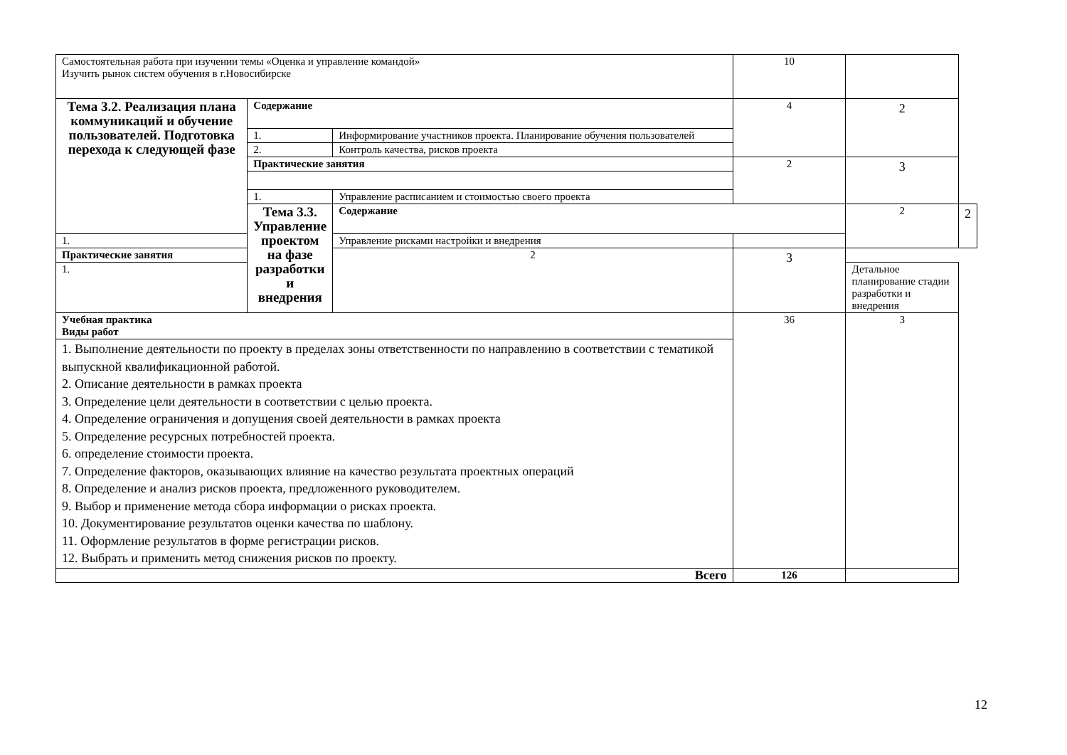| Самостоятельная работа при изучении темы «Оценка и управление командой» Изучить рынок систем обучения в г.Новосибирске | | | 10 | | |
| Тема 3.2. Реализация плана коммуникаций и обучение пользователей. Подготовка перехода к следующей фазе | Содержание | | 4 | 2 | |
| | 1. | Информирование участников проекта. Планирование обучения пользователей | | | |
| | 2. | Контроль качества, рисков проекта | | | |
| | Практические занятия | | 2 | 3 | |
| | 1. | Управление расписанием и стоимостью своего проекта | | | |
| | Тема 3.3. Управление проектом на фазе разработки и внедрения | Содержание | | 2 | 2 |
| 1. | | Управление рисками настройки и внедрения | | | |
| Практические занятия | | 2 | 3 | | |
| 1. | | | | Детальное планирование стадии разработки и внедрения | |
| Учебная практика Виды работ | | | 36 | 3 | |
| 1. Выполнение деятельности по проекту в пределах зоны ответственности по направлению в соответствии с тематикой выпускной квалификационной работой. 2. Описание деятельности в рамках проекта 3. Определение цели деятельности в соответствии с целью проекта. 4. Определение ограничения и допущения своей деятельности в рамках проекта 5. Определение ресурсных потребностей проекта. 6. определение стоимости проекта. 7. Определение факторов, оказывающих влияние на качество результата проектных операций 8. Определение и анализ рисков проекта, предложенного руководителем. 9. Выбор и применение метода сбора информации о рисках проекта. 10. Документирование результатов оценки качества по шаблону. 11. Оформление результатов в форме регистрации рисков. 12. Выбрать и применить метод снижения рисков по проекту. | | | | | |
| Всего | | | 126 | | |
12